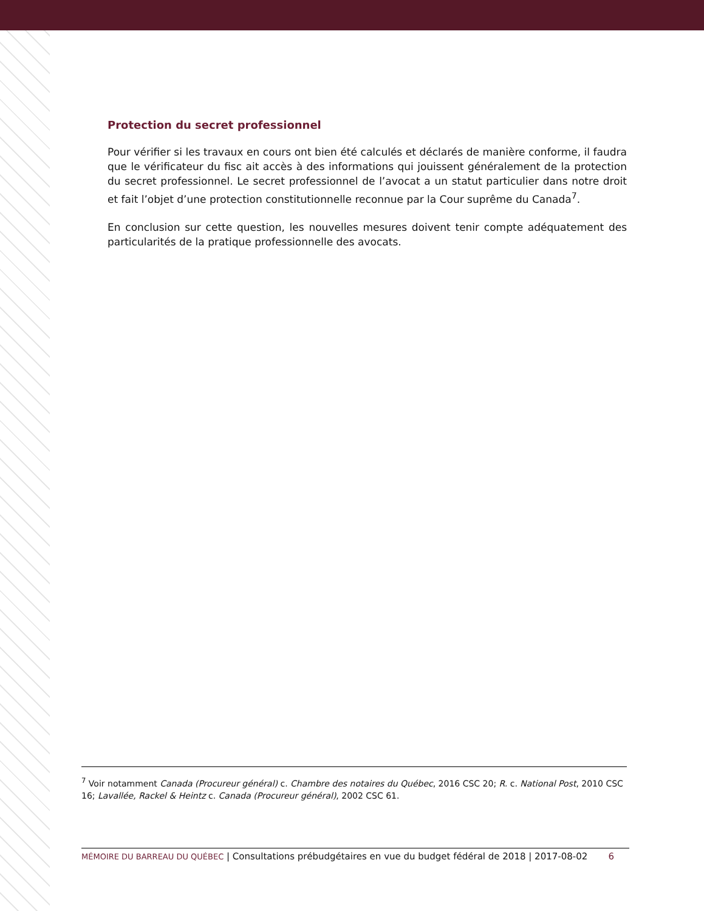Protection du secret professionnel
Pour vérifier si les travaux en cours ont bien été calculés et déclarés de manière conforme, il faudra que le vérificateur du fisc ait accès à des informations qui jouissent généralement de la protection du secret professionnel. Le secret professionnel de l’avocat a un statut particulier dans notre droit et fait l’objet d’une protection constitutionnelle reconnue par la Cour suprême du Canada<sup>7</sup>.
En conclusion sur cette question, les nouvelles mesures doivent tenir compte adéquatement des particularités de la pratique professionnelle des avocats.
<sup>7</sup> Voir notamment Canada (Procureur général) c. Chambre des notaires du Québec, 2016 CSC 20; R. c. National Post, 2010 CSC 16; Lavallée, Rackel & Heintz c. Canada (Procureur général), 2002 CSC 61.
MÉMOIRE DU BARREAU DU QUÉBEC | Consultations prébudgétaires en vue du budget fédéral de 2018 | 2017-08-02 6